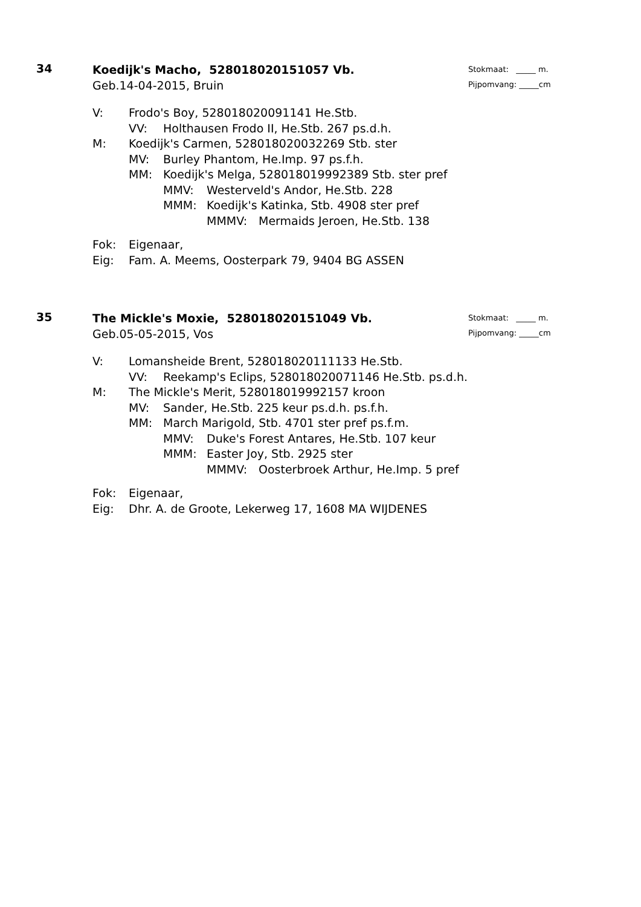34
Koedijk's Macho, 528018020151057 Vb.
Geb.14-04-2015, Bruin
Stokmaat: _____ m.
Pijpomvang: _____cm
V: Frodo's Boy, 528018020091141 He.Stb.
VV: Holthausen Frodo II, He.Stb. 267 ps.d.h.
M: Koedijk's Carmen, 528018020032269 Stb. ster
MV: Burley Phantom, He.Imp. 97 ps.f.h.
MM: Koedijk's Melga, 528018019992389 Stb. ster pref
MMV: Westerveld's Andor, He.Stb. 228
MMM: Koedijk's Katinka, Stb. 4908 ster pref
MMMV: Mermaids Jeroen, He.Stb. 138
Fok: Eigenaar,
Eig: Fam. A. Meems, Oosterpark 79, 9404 BG ASSEN
35
The Mickle's Moxie, 528018020151049 Vb.
Geb.05-05-2015, Vos
Stokmaat: _____ m.
Pijpomvang: _____cm
V: Lomansheide Brent, 528018020111133 He.Stb.
VV: Reekamp's Eclips, 528018020071146 He.Stb. ps.d.h.
M: The Mickle's Merit, 528018019992157 kroon
MV: Sander, He.Stb. 225 keur ps.d.h. ps.f.h.
MM: March Marigold, Stb. 4701 ster pref ps.f.m.
MMV: Duke's Forest Antares, He.Stb. 107 keur
MMM: Easter Joy, Stb. 2925 ster
MMMV: Oosterbroek Arthur, He.Imp. 5 pref
Fok: Eigenaar,
Eig: Dhr. A. de Groote, Lekerweg 17, 1608 MA WIJDENES